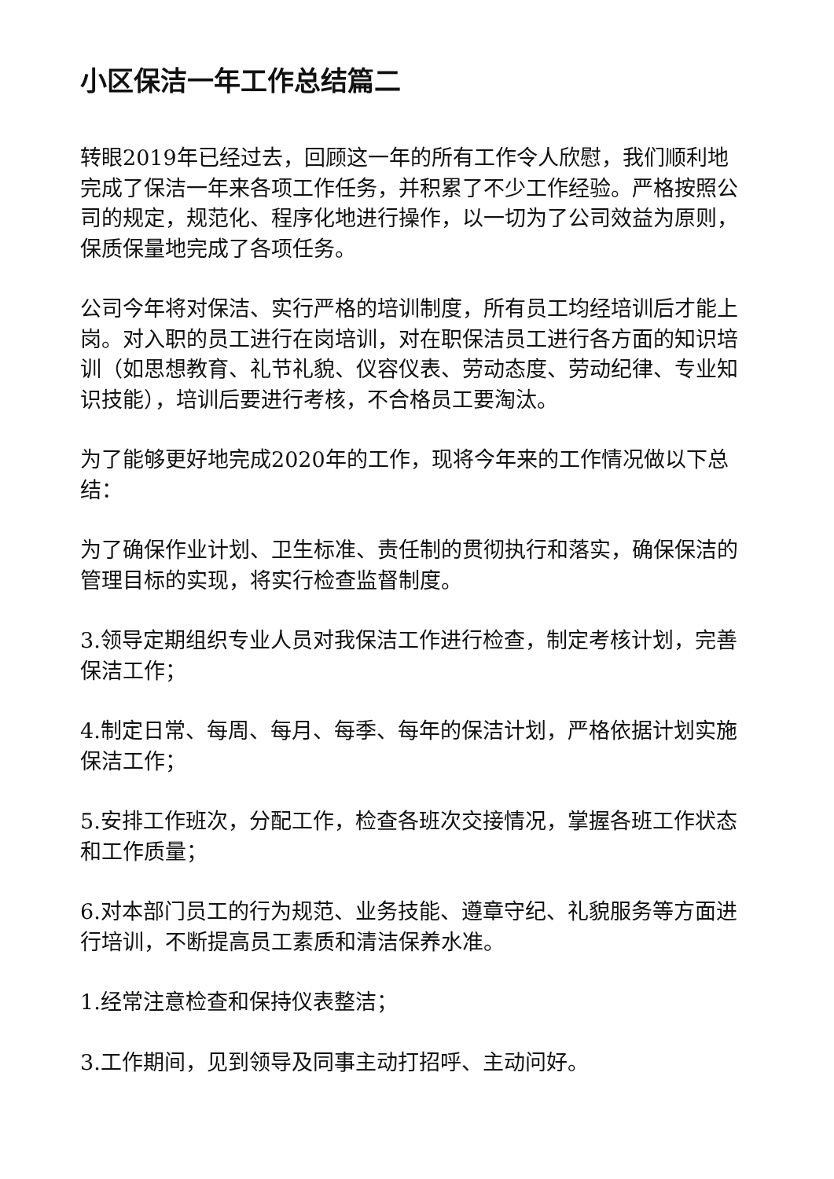小区保洁一年工作总结篇二
转眼2019年已经过去，回顾这一年的所有工作令人欣慰，我们顺利地完成了保洁一年来各项工作任务，并积累了不少工作经验。严格按照公司的规定，规范化、程序化地进行操作，以一切为了公司效益为原则，保质保量地完成了各项任务。
公司今年将对保洁、实行严格的培训制度，所有员工均经培训后才能上岗。对入职的员工进行在岗培训，对在职保洁员工进行各方面的知识培训（如思想教育、礼节礼貌、仪容仪表、劳动态度、劳动纪律、专业知识技能），培训后要进行考核，不合格员工要淘汰。
为了能够更好地完成2020年的工作，现将今年来的工作情况做以下总结：
为了确保作业计划、卫生标准、责任制的贯彻执行和落实，确保保洁的管理目标的实现，将实行检查监督制度。
3.领导定期组织专业人员对我保洁工作进行检查，制定考核计划，完善保洁工作；
4.制定日常、每周、每月、每季、每年的保洁计划，严格依据计划实施保洁工作；
5.安排工作班次，分配工作，检查各班次交接情况，掌握各班工作状态和工作质量；
6.对本部门员工的行为规范、业务技能、遵章守纪、礼貌服务等方面进行培训，不断提高员工素质和清洁保养水准。
1.经常注意检查和保持仪表整洁；
3.工作期间，见到领导及同事主动打招呼、主动问好。